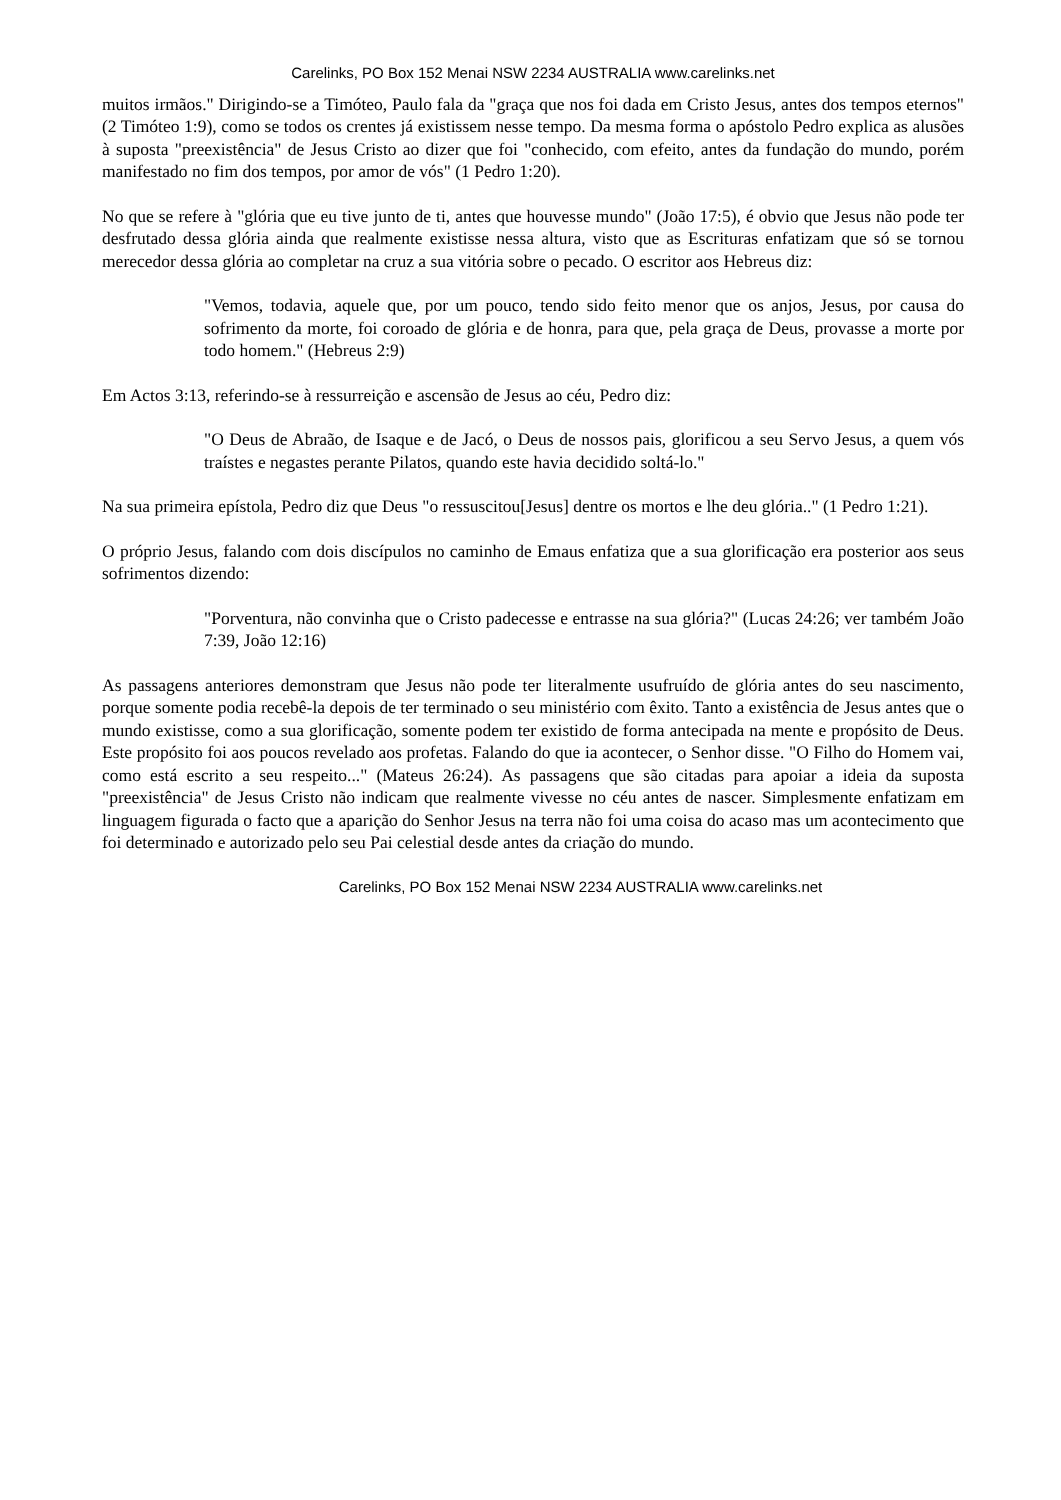Carelinks, PO Box 152 Menai NSW 2234 AUSTRALIA www.carelinks.net
muitos irmãos." Dirigindo-se a Timóteo, Paulo fala da "graça que nos foi dada em Cristo Jesus, antes dos tempos eternos" (2 Timóteo 1:9), como se todos os crentes já existissem nesse tempo. Da mesma forma o apóstolo Pedro explica as alusões à suposta "preexistência" de Jesus Cristo ao dizer que foi "conhecido, com efeito, antes da fundação do mundo, porém manifestado no fim dos tempos, por amor de vós" (1 Pedro 1:20).
No que se refere à "glória que eu tive junto de ti, antes que houvesse mundo" (João 17:5), é obvio que Jesus não pode ter desfrutado dessa glória ainda que realmente existisse nessa altura, visto que as Escrituras enfatizam que só se tornou merecedor dessa glória ao completar na cruz a sua vitória sobre o pecado. O escritor aos Hebreus diz:
"Vemos, todavia, aquele que, por um pouco, tendo sido feito menor que os anjos, Jesus, por causa do sofrimento da morte, foi coroado de glória e de honra, para que, pela graça de Deus, provasse a morte por todo homem." (Hebreus 2:9)
Em Actos 3:13, referindo-se à ressurreição e ascensão de Jesus ao céu, Pedro diz:
"O Deus de Abraão, de Isaque e de Jacó, o Deus de nossos pais, glorificou a seu Servo Jesus, a quem vós traístes e negastes perante Pilatos, quando este havia decidido soltá-lo."
Na sua primeira epístola, Pedro diz que Deus "o ressuscitou[Jesus] dentre os mortos e lhe deu glória.." (1 Pedro 1:21).
O próprio Jesus, falando com dois discípulos no caminho de Emaus enfatiza que a sua glorificação era posterior aos seus sofrimentos dizendo:
"Porventura, não convinha que o Cristo padecesse e entrasse na sua glória?" (Lucas 24:26; ver também João 7:39, João 12:16)
As passagens anteriores demonstram que Jesus não pode ter literalmente usufruído de glória antes do seu nascimento, porque somente podia recebê-la depois de ter terminado o seu ministério com êxito. Tanto a existência de Jesus antes que o mundo existisse, como a sua glorificação, somente podem ter existido de forma antecipada na mente e propósito de Deus. Este propósito foi aos poucos revelado aos profetas. Falando do que ia acontecer, o Senhor disse. "O Filho do Homem vai, como está escrito a seu respeito..." (Mateus 26:24). As passagens que são citadas para apoiar a ideia da suposta "preexistência" de Jesus Cristo não indicam que realmente vivesse no céu antes de nascer. Simplesmente enfatizam em linguagem figurada o facto que a aparição do Senhor Jesus na terra não foi uma coisa do acaso mas um acontecimento que foi determinado e autorizado pelo seu Pai celestial desde antes da criação do mundo.
Carelinks, PO Box 152 Menai NSW 2234 AUSTRALIA www.carelinks.net